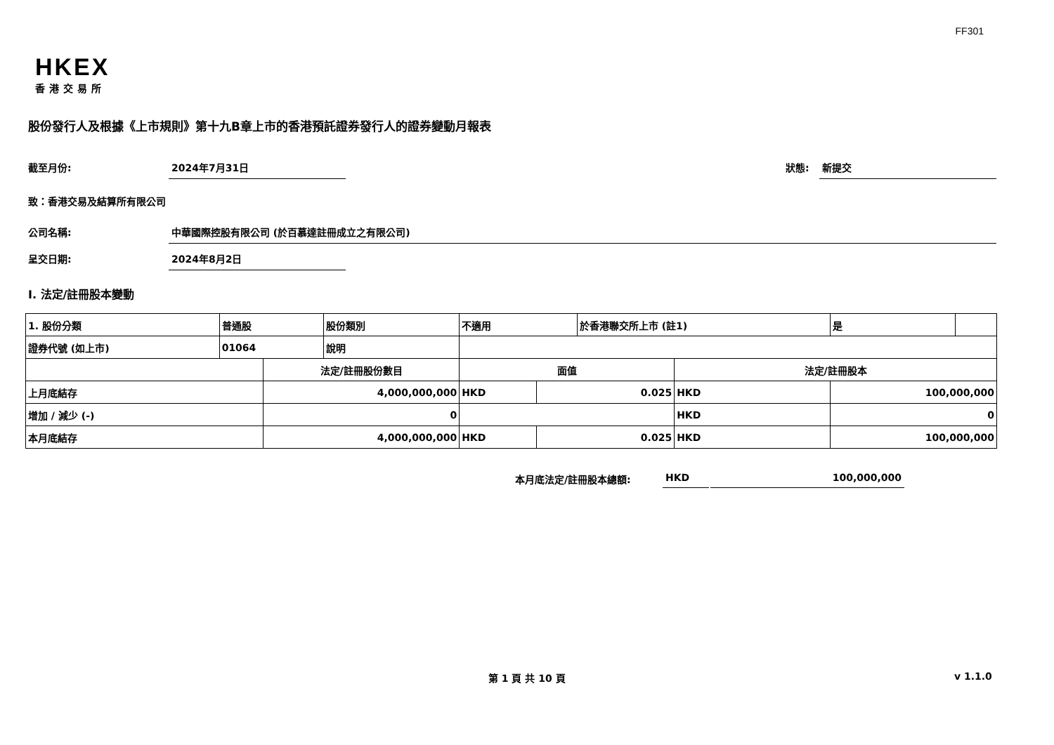FF301
HKEX
香港交易所
股份發行人及根據《上市規則》第十九B章上市的香港預託證券發行人的證券變動月報表
截至月份: 2024年7月31日
狀態: 新提交
致：香港交易及結算所有限公司
公司名稱: 中華國際控股有限公司 (於百慕達註冊成立之有限公司)
呈交日期: 2024年8月2日
I. 法定/註冊股本變動
| 1. 股份分類 | 普通股 | | 股份類別 | 不適用 | | 於香港聯交所上市 (註1) | | 是 | |
| 證券代號 (如上市) | 01064 | | 說明 | | | | | | |
| | | 法定/註冊股份數目 | | 面值 | | | 法定/註冊股本 | | |
| 上月底結存 | | 4,000,000,000 | | HKD | 0.025 | | HKD | 100,000,000 | |
| 增加 / 減少 (-) | | 0 | | | | | HKD | 0 | |
| 本月底結存 | | 4,000,000,000 | | HKD | 0.025 | | HKD | 100,000,000 | |
本月底法定/註冊股本總額: HKD 100,000,000
第 1 頁 共 10 頁 v 1.1.0